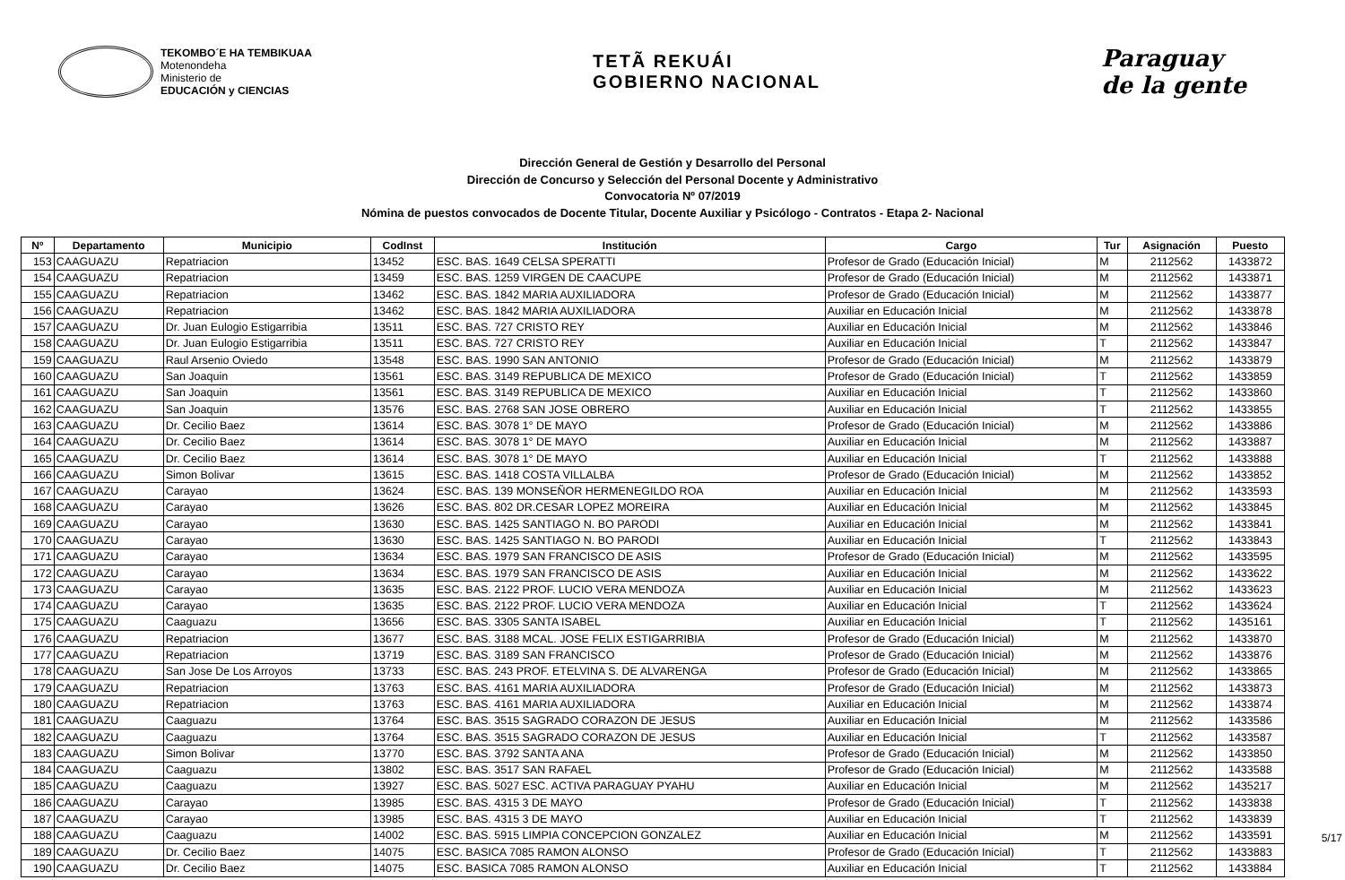TEKOMBO´E HA TEMBIKUAA
Motenondeha
Ministerio de
EDUCACIÓN y CIENCIAS
TETÃ REKUÁI
GOBIERNO NACIONAL
Paraguay
de la gente
Dirección General de Gestión y Desarrollo del Personal
Dirección de Concurso y Selección del Personal Docente y Administrativo
Convocatoria Nº 07/2019
Nómina de puestos convocados de Docente Titular, Docente Auxiliar y Psicólogo - Contratos - Etapa 2- Nacional
| Nº | Departamento | Municipio | CodInst | Institución | Cargo | Tur | Asignación | Puesto |
| --- | --- | --- | --- | --- | --- | --- | --- | --- |
| 153 | CAAGUAZU | Repatriacion | 13452 | ESC. BAS. 1649 CELSA SPERATTI | Profesor de Grado (Educación Inicial) | M | 2112562 | 1433872 |
| 154 | CAAGUAZU | Repatriacion | 13459 | ESC. BAS. 1259 VIRGEN DE CAACUPE | Profesor de Grado (Educación Inicial) | M | 2112562 | 1433871 |
| 155 | CAAGUAZU | Repatriacion | 13462 | ESC. BAS. 1842 MARIA AUXILIADORA | Profesor de Grado (Educación Inicial) | M | 2112562 | 1433877 |
| 156 | CAAGUAZU | Repatriacion | 13462 | ESC. BAS. 1842 MARIA AUXILIADORA | Auxiliar en Educación Inicial | M | 2112562 | 1433878 |
| 157 | CAAGUAZU | Dr. Juan Eulogio Estigarribia | 13511 | ESC. BAS. 727 CRISTO REY | Auxiliar en Educación Inicial | M | 2112562 | 1433846 |
| 158 | CAAGUAZU | Dr. Juan Eulogio Estigarribia | 13511 | ESC. BAS. 727 CRISTO REY | Auxiliar en Educación Inicial | T | 2112562 | 1433847 |
| 159 | CAAGUAZU | Raul Arsenio Oviedo | 13548 | ESC. BAS. 1990 SAN ANTONIO | Profesor de Grado (Educación Inicial) | M | 2112562 | 1433879 |
| 160 | CAAGUAZU | San Joaquin | 13561 | ESC. BAS. 3149 REPUBLICA DE MEXICO | Profesor de Grado (Educación Inicial) | T | 2112562 | 1433859 |
| 161 | CAAGUAZU | San Joaquin | 13561 | ESC. BAS. 3149 REPUBLICA DE MEXICO | Auxiliar en Educación Inicial | T | 2112562 | 1433860 |
| 162 | CAAGUAZU | San Joaquin | 13576 | ESC. BAS. 2768 SAN JOSE OBRERO | Auxiliar en Educación Inicial | T | 2112562 | 1433855 |
| 163 | CAAGUAZU | Dr. Cecilio Baez | 13614 | ESC. BAS. 3078 1° DE MAYO | Profesor de Grado (Educación Inicial) | M | 2112562 | 1433886 |
| 164 | CAAGUAZU | Dr. Cecilio Baez | 13614 | ESC. BAS. 3078 1° DE MAYO | Auxiliar en Educación Inicial | M | 2112562 | 1433887 |
| 165 | CAAGUAZU | Dr. Cecilio Baez | 13614 | ESC. BAS. 3078 1° DE MAYO | Auxiliar en Educación Inicial | T | 2112562 | 1433888 |
| 166 | CAAGUAZU | Simon Bolivar | 13615 | ESC. BAS. 1418 COSTA VILLALBA | Profesor de Grado (Educación Inicial) | M | 2112562 | 1433852 |
| 167 | CAAGUAZU | Carayao | 13624 | ESC. BAS. 139 MONSEÑOR HERMENEGILDO ROA | Auxiliar en Educación Inicial | M | 2112562 | 1433593 |
| 168 | CAAGUAZU | Carayao | 13626 | ESC. BAS. 802 DR.CESAR LOPEZ MOREIRA | Auxiliar en Educación Inicial | M | 2112562 | 1433845 |
| 169 | CAAGUAZU | Carayao | 13630 | ESC. BAS. 1425 SANTIAGO N. BO PARODI | Auxiliar en Educación Inicial | M | 2112562 | 1433841 |
| 170 | CAAGUAZU | Carayao | 13630 | ESC. BAS. 1425 SANTIAGO N. BO PARODI | Auxiliar en Educación Inicial | T | 2112562 | 1433843 |
| 171 | CAAGUAZU | Carayao | 13634 | ESC. BAS. 1979 SAN FRANCISCO DE ASIS | Profesor de Grado (Educación Inicial) | M | 2112562 | 1433595 |
| 172 | CAAGUAZU | Carayao | 13634 | ESC. BAS. 1979 SAN FRANCISCO DE ASIS | Auxiliar en Educación Inicial | M | 2112562 | 1433622 |
| 173 | CAAGUAZU | Carayao | 13635 | ESC. BAS. 2122 PROF. LUCIO VERA MENDOZA | Auxiliar en Educación Inicial | M | 2112562 | 1433623 |
| 174 | CAAGUAZU | Carayao | 13635 | ESC. BAS. 2122 PROF. LUCIO VERA MENDOZA | Auxiliar en Educación Inicial | T | 2112562 | 1433624 |
| 175 | CAAGUAZU | Caaguazu | 13656 | ESC. BAS. 3305 SANTA ISABEL | Auxiliar en Educación Inicial | T | 2112562 | 1435161 |
| 176 | CAAGUAZU | Repatriacion | 13677 | ESC. BAS. 3188 MCAL. JOSE FELIX ESTIGARRIBIA | Profesor de Grado (Educación Inicial) | M | 2112562 | 1433870 |
| 177 | CAAGUAZU | Repatriacion | 13719 | ESC. BAS. 3189 SAN FRANCISCO | Profesor de Grado (Educación Inicial) | M | 2112562 | 1433876 |
| 178 | CAAGUAZU | San Jose De Los Arroyos | 13733 | ESC. BAS. 243 PROF. ETELVINA S. DE ALVARENGA | Profesor de Grado (Educación Inicial) | M | 2112562 | 1433865 |
| 179 | CAAGUAZU | Repatriacion | 13763 | ESC. BAS. 4161 MARIA AUXILIADORA | Profesor de Grado (Educación Inicial) | M | 2112562 | 1433873 |
| 180 | CAAGUAZU | Repatriacion | 13763 | ESC. BAS. 4161 MARIA AUXILIADORA | Auxiliar en Educación Inicial | M | 2112562 | 1433874 |
| 181 | CAAGUAZU | Caaguazu | 13764 | ESC. BAS. 3515 SAGRADO CORAZON DE JESUS | Auxiliar en Educación Inicial | M | 2112562 | 1433586 |
| 182 | CAAGUAZU | Caaguazu | 13764 | ESC. BAS. 3515 SAGRADO CORAZON DE JESUS | Auxiliar en Educación Inicial | T | 2112562 | 1433587 |
| 183 | CAAGUAZU | Simon Bolivar | 13770 | ESC. BAS. 3792 SANTA ANA | Profesor de Grado (Educación Inicial) | M | 2112562 | 1433850 |
| 184 | CAAGUAZU | Caaguazu | 13802 | ESC. BAS. 3517 SAN RAFAEL | Profesor de Grado (Educación Inicial) | M | 2112562 | 1433588 |
| 185 | CAAGUAZU | Caaguazu | 13927 | ESC. BAS. 5027 ESC. ACTIVA PARAGUAY PYAHU | Auxiliar en Educación Inicial | M | 2112562 | 1435217 |
| 186 | CAAGUAZU | Carayao | 13985 | ESC. BAS. 4315 3 DE MAYO | Profesor de Grado (Educación Inicial) | T | 2112562 | 1433838 |
| 187 | CAAGUAZU | Carayao | 13985 | ESC. BAS. 4315 3 DE MAYO | Auxiliar en Educación Inicial | T | 2112562 | 1433839 |
| 188 | CAAGUAZU | Caaguazu | 14002 | ESC. BAS. 5915 LIMPIA CONCEPCION GONZALEZ | Auxiliar en Educación Inicial | M | 2112562 | 1433591 |
| 189 | CAAGUAZU | Dr. Cecilio Baez | 14075 | ESC. BASICA 7085 RAMON ALONSO | Profesor de Grado (Educación Inicial) | T | 2112562 | 1433883 |
| 190 | CAAGUAZU | Dr. Cecilio Baez | 14075 | ESC. BASICA 7085 RAMON ALONSO | Auxiliar en Educación Inicial | T | 2112562 | 1433884 |
5/17